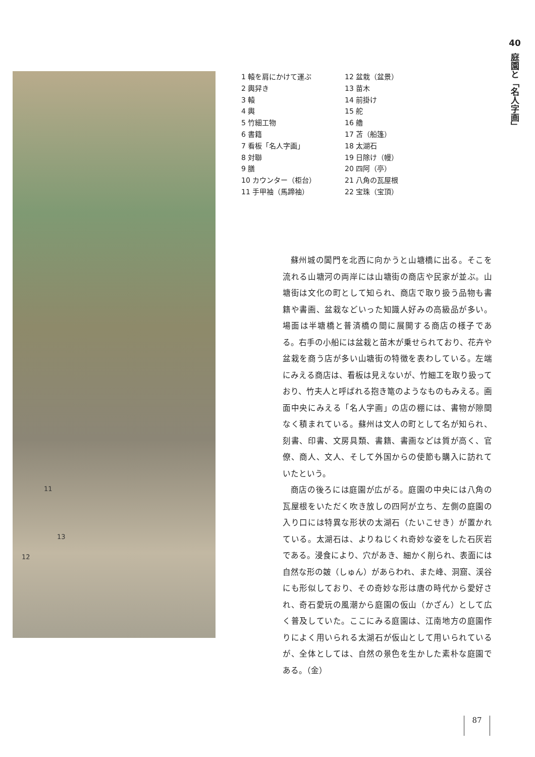11
13
12
1 轅を肩にかけて運ぶ
2 輿舁き
3 轅
4 輿
5 竹細工物
6 書籍
7 看板「名人字画」
8 対聯
9 膳
10 カウンター（柜台）
11 手甲袖（馬蹄袖）
12 盆栽（盆景）
13 苗木
14 前掛け
15 舵
16 艪
17 苫（船篷）
18 太湖石
19 日除け（幔）
20 四阿（亭）
21 八角の瓦屋根
22 宝珠（宝頂）
40
庭園と「名人字画」
蘇州城の閶門を北西に向かうと山塘橋に出る。そこを流れる山塘河の両岸には山塘街の商店や民家が並ぶ。山塘街は文化の町として知られ、商店で取り扱う品物も書籍や書画、盆栽などいった知識人好みの高級品が多い。場面は半塘橋と普済橋の間に展開する商店の様子である。右手の小船には盆栽と苗木が乗せられており、花卉や盆栽を商う店が多い山塘街の特徴を表わしている。左端にみえる商店は、看板は見えないが、竹細工を取り扱っており、竹夫人と呼ばれる抱き篭のようなものもみえる。画面中央にみえる「名人字画」の店の棚には、書物が隙間なく積まれている。蘇州は文人の町として名が知られ、刻書、印書、文房具類、書籍、書画などは質が高く、官僚、商人、文人、そして外国からの使節も購入に訪れていたという。
商店の後ろには庭園が広がる。庭園の中央には八角の瓦屋根をいただく吹き放しの四阿が立ち、左側の庭園の入り口には特異な形状の太湖石（たいこせき）が置かれている。太湖石は、よりねじくれ奇妙な姿をした石灰岩である。浸食により、穴があき、細かく削られ、表面には自然な形の皴（しゅん）があらわれ、また峰、洞窟、渓谷にも形似しており、その奇妙な形は唐の時代から愛好され、奇石愛玩の風潮から庭園の仮山（かざん）として広く普及していた。ここにみる庭園は、江南地方の庭園作りによく用いられる太湖石が仮山として用いられているが、全体としては、自然の景色を生かした素朴な庭園である。（金）
87